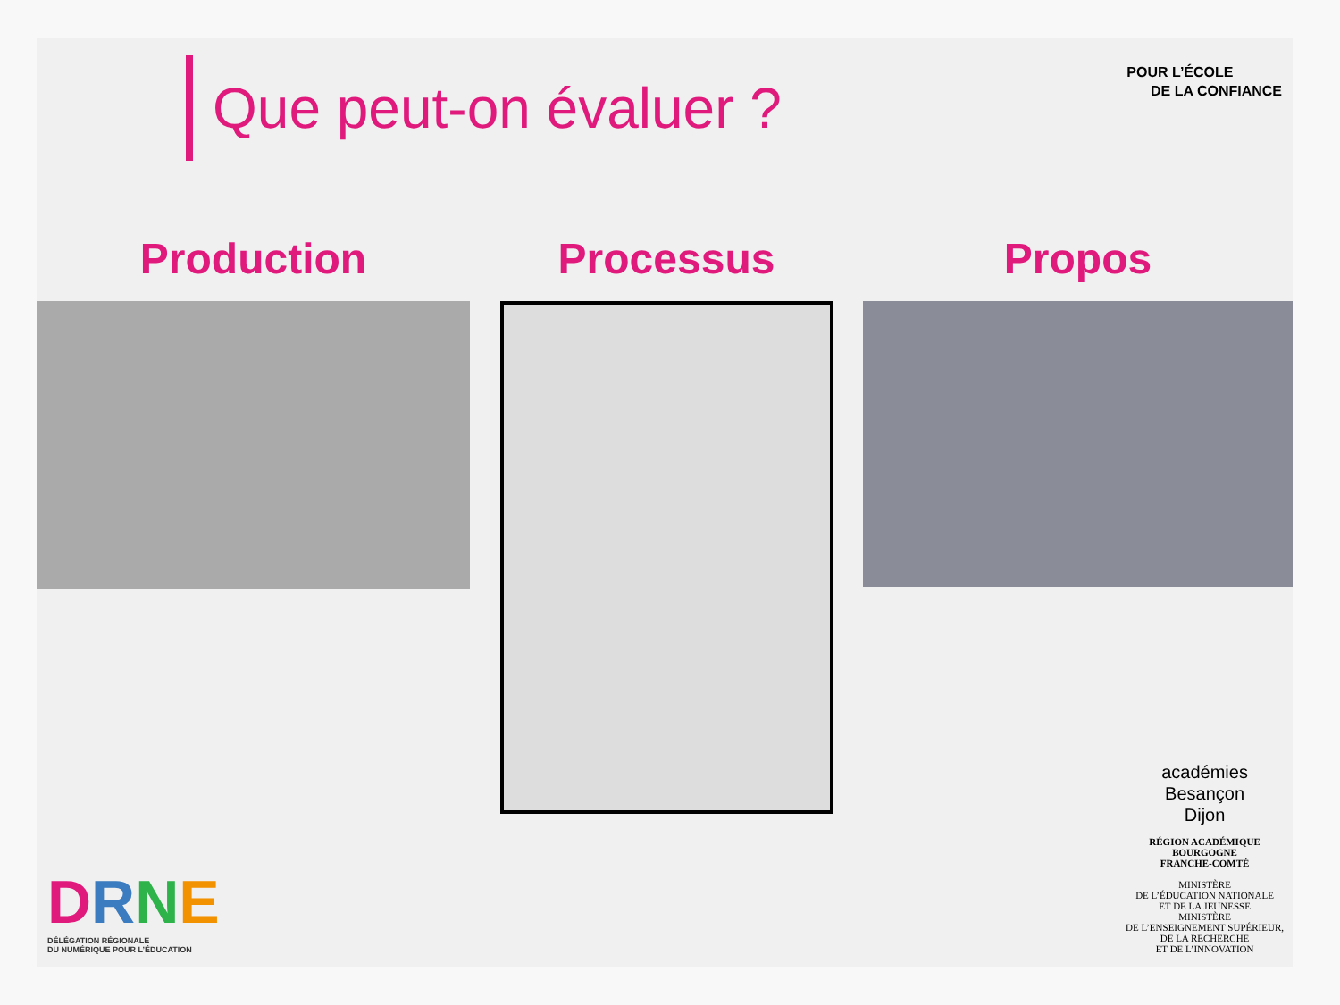Que peut-on évaluer ?
POUR L’ÉCOLE
DE LA CONFIANCE
Production Processus Propos
DRNE
DÉLÉGATION RÉGIONALE
DU NUMÉRIQUE POUR L’ÉDUCATION
académies
Besançon
Dijon
RÉGION ACADÉMIQUE
BOURGOGNE
FRANCHE-COMTÉ
MINISTÈRE
DE L’ÉDUCATION NATIONALE
ET DE LA JEUNESSE
MINISTÈRE
DE L’ENSEIGNEMENT SUPÉRIEUR,
DE LA RECHERCHE
ET DE L’INNOVATION